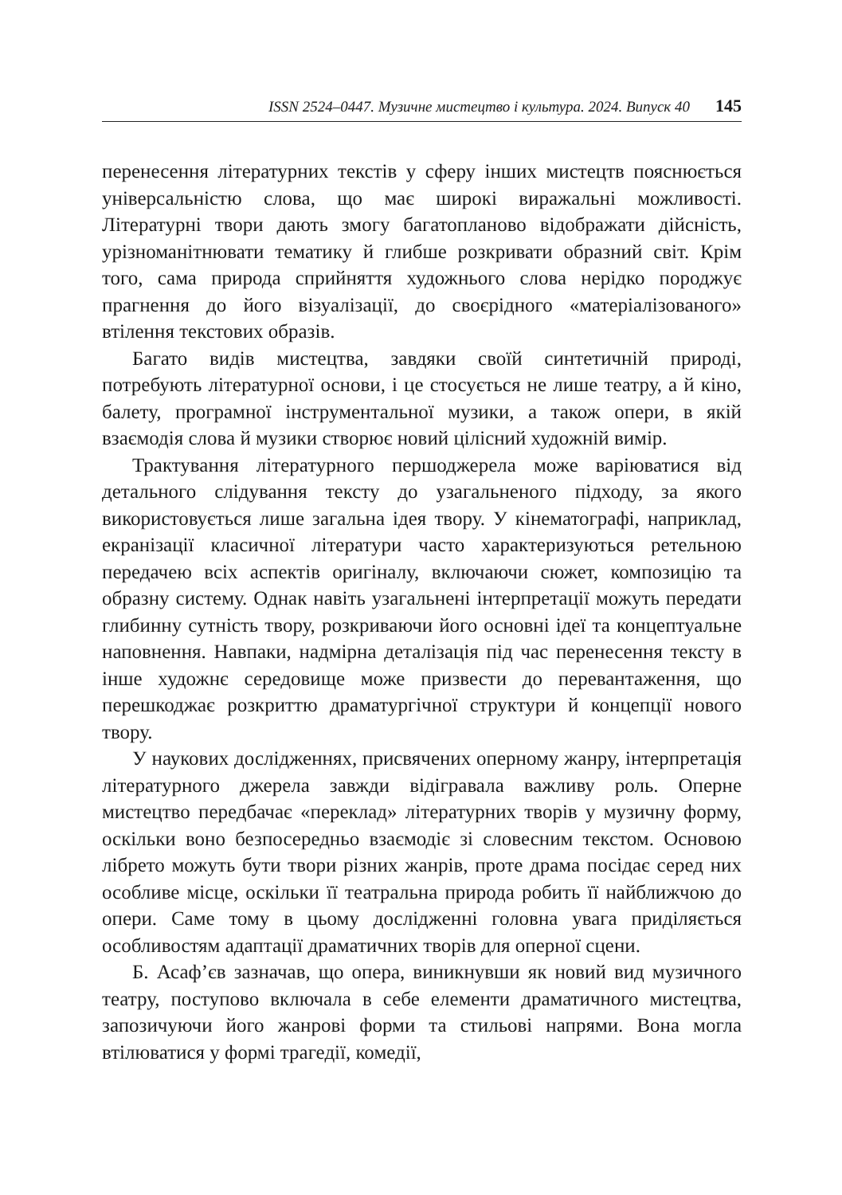ISSN 2524–0447. Музичне мистецтво і культура. 2024. Випуск 40 145
перенесення літературних текстів у сферу інших мистецтв пояснюється універсальністю слова, що має широкі виражальні можливості. Літературні твори дають змогу багатопланово відображати дійсність, урізноманітнювати тематику й глибше розкривати образний світ. Крім того, сама природа сприйняття художнього слова нерідко породжує прагнення до його візуалізації, до своєрідного «матеріалізованого» втілення текстових образів.
Багато видів мистецтва, завдяки своїй синтетичній природі, потребують літературної основи, і це стосується не лише театру, а й кіно, балету, програмної інструментальної музики, а також опери, в якій взаємодія слова й музики створює новий цілісний художній вимір.
Трактування літературного першоджерела може варіюватися від детального слідування тексту до узагальненого підходу, за якого використовується лише загальна ідея твору. У кінематографі, наприклад, екранізації класичної літератури часто характеризуються ретельною передачею всіх аспектів оригіналу, включаючи сюжет, композицію та образну систему. Однак навіть узагальнені інтерпретації можуть передати глибинну сутність твору, розкриваючи його основні ідеї та концептуальне наповнення. Навпаки, надмірна деталізація під час перенесення тексту в інше художнє середовище може призвести до перевантаження, що перешкоджає розкриттю драматургічної структури й концепції нового твору.
У наукових дослідженнях, присвячених оперному жанру, інтерпретація літературного джерела завжди відігравала важливу роль. Оперне мистецтво передбачає «переклад» літературних творів у музичну форму, оскільки воно безпосередньо взаємодіє зі словесним текстом. Основою лібрето можуть бути твори різних жанрів, проте драма посідає серед них особливе місце, оскільки її театральна природа робить її найближчою до опери. Саме тому в цьому дослідженні головна увага приділяється особливостям адаптації драматичних творів для оперної сцени.
Б. Асаф’єв зазначав, що опера, виникнувши як новий вид музичного театру, поступово включала в себе елементи драматичного мистецтва, запозичуючи його жанрові форми та стильові напрями. Вона могла втілюватися у формі трагедії, комедії,